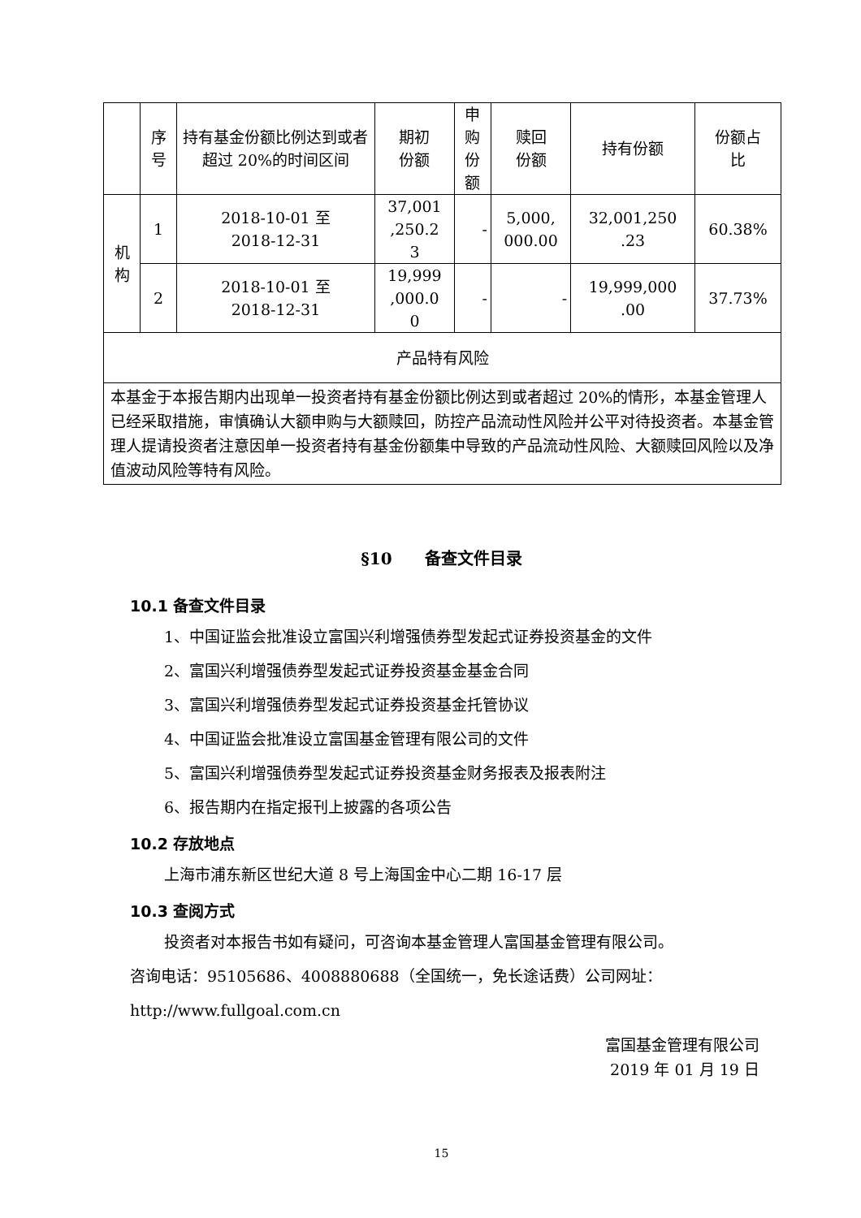| | 序号 | 持有基金份额比例达到或者超过 20%的时间区间 | 期初 份额 | 申购 份额 | 赎回 份额 | 持有份额 | 份额占 比 |
| --- | --- | --- | --- | --- | --- | --- | --- |
| 机构 | 1 | 2018-10-01 至 2018-12-31 | 37,001 ,250.2 3 | - | 5,000, 000.00 | 32,001,250 .23 | 60.38% |
| | 2 | 2018-10-01 至 2018-12-31 | 19,999 ,000.0 0 | - | - | 19,999,000 .00 | 37.73% |
| 产品特有风险 | | | | | | | |
| 本基金于本报告期内出现单一投资者持有基金份额比例达到或者超过 20%的情形，本基金管理人已经采取措施，审慎确认大额申购与大额赎回，防控产品流动性风险并公平对待投资者。本基金管理人提请投资者注意因单一投资者持有基金份额集中导致的产品流动性风险、大额赎回风险以及净值波动风险等特有风险。 | | | | | | | |
§10　　备查文件目录
10.1 备查文件目录
1、中国证监会批准设立富国兴利增强债券型发起式证券投资基金的文件
2、富国兴利增强债券型发起式证券投资基金基金合同
3、富国兴利增强债券型发起式证券投资基金托管协议
4、中国证监会批准设立富国基金管理有限公司的文件
5、富国兴利增强债券型发起式证券投资基金财务报表及报表附注
6、报告期内在指定报刊上披露的各项公告
10.2 存放地点
上海市浦东新区世纪大道 8 号上海国金中心二期 16-17 层
10.3 查阅方式
投资者对本报告书如有疑问，可咨询本基金管理人富国基金管理有限公司。
咨询电话：95105686、4008880688（全国统一，免长途话费）公司网址：
http://www.fullgoal.com.cn
富国基金管理有限公司
2019 年 01 月 19 日
15